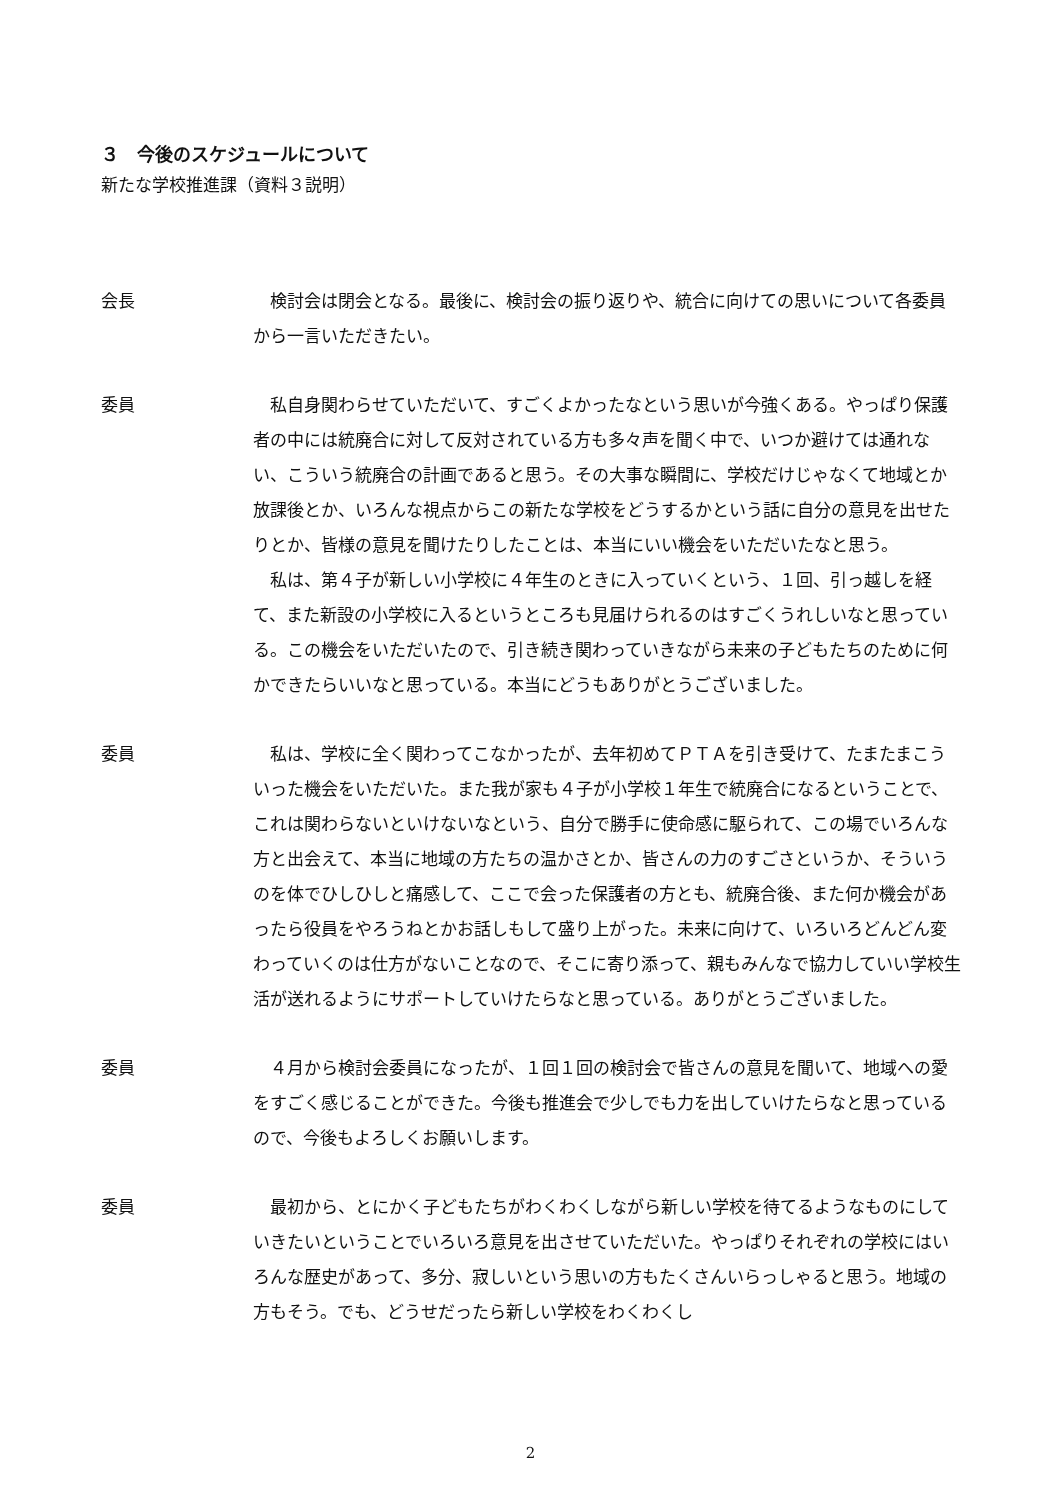３　今後のスケジュールについて
新たな学校推進課（資料３説明）
会長 検討会は閉会となる。最後に、検討会の振り返りや、統合に向けての思いについて各委員から一言いただきたい。
委員 私自身関わらせていただいて、すごくよかったなという思いが今強くある。やっぱり保護者の中には統廃合に対して反対されている方も多々声を聞く中で、いつか避けては通れない、こういう統廃合の計画であると思う。その大事な瞬間に、学校だけじゃなくて地域とか放課後とか、いろんな視点からこの新たな学校をどうするかという話に自分の意見を出せたりとか、皆様の意見を聞けたりしたことは、本当にいい機会をいただいたなと思う。
私は、第４子が新しい小学校に４年生のときに入っていくという、１回、引っ越しを経て、また新設の小学校に入るというところも見届けられるのはすごくうれしいなと思っている。この機会をいただいたので、引き続き関わっていきながら未来の子どもたちのために何かできたらいいなと思っている。本当にどうもありがとうございました。
委員 私は、学校に全く関わってこなかったが、去年初めてＰＴＡを引き受けて、たまたまこういった機会をいただいた。また我が家も４子が小学校１年生で統廃合になるということで、これは関わらないといけないなという、自分で勝手に使命感に駆られて、この場でいろんな方と出会えて、本当に地域の方たちの温かさとか、皆さんの力のすごさというか、そういうのを体でひしひしと痛感して、ここで会った保護者の方とも、統廃合後、また何か機会があったら役員をやろうねとかお話しもして盛り上がった。未来に向けて、いろいろどんどん変わっていくのは仕方がないことなので、そこに寄り添って、親もみんなで協力していい学校生活が送れるようにサポートしていけたらなと思っている。ありがとうございました。
委員 ４月から検討会委員になったが、１回１回の検討会で皆さんの意見を聞いて、地域への愛をすごく感じることができた。今後も推進会で少しでも力を出していけたらなと思っているので、今後もよろしくお願いします。
委員 最初から、とにかく子どもたちがわくわくしながら新しい学校を待てるようなものにしていきたいということでいろいろ意見を出させていただいた。やっぱりそれぞれの学校にはいろんな歴史があって、多分、寂しいという思いの方もたくさんいらっしゃると思う。地域の方もそう。でも、どうせだったら新しい学校をわくわくし
2